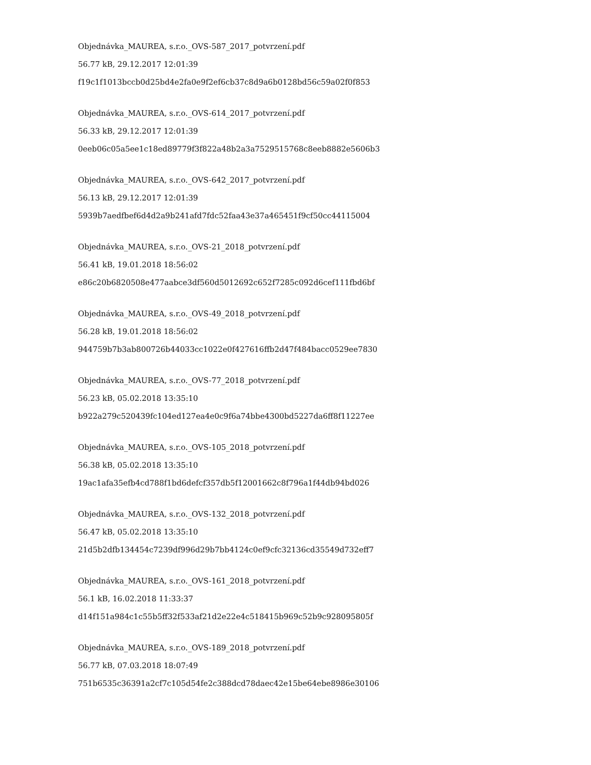Objednávka_MAUREA, s.r.o._OVS-587_2017_potvrzení.pdf
56.77 kB, 29.12.2017 12:01:39
f19c1f1013bccb0d25bd4e2fa0e9f2ef6cb37c8d9a6b0128bd56c59a02f0f853
Objednávka_MAUREA, s.r.o._OVS-614_2017_potvrzení.pdf
56.33 kB, 29.12.2017 12:01:39
0eeb06c05a5ee1c18ed89779f3f822a48b2a3a7529515768c8eeb8882e5606b3
Objednávka_MAUREA, s.r.o._OVS-642_2017_potvrzení.pdf
56.13 kB, 29.12.2017 12:01:39
5939b7aedfbef6d4d2a9b241afd7fdc52faa43e37a465451f9cf50cc44115004
Objednávka_MAUREA, s.r.o._OVS-21_2018_potvrzení.pdf
56.41 kB, 19.01.2018 18:56:02
e86c20b6820508e477aabce3df560d5012692c652f7285c092d6cef111fbd6bf
Objednávka_MAUREA, s.r.o._OVS-49_2018_potvrzení.pdf
56.28 kB, 19.01.2018 18:56:02
944759b7b3ab800726b44033cc1022e0f427616ffb2d47f484bacc0529ee7830
Objednávka_MAUREA, s.r.o._OVS-77_2018_potvrzení.pdf
56.23 kB, 05.02.2018 13:35:10
b922a279c520439fc104ed127ea4e0c9f6a74bbe4300bd5227da6ff8f11227ee
Objednávka_MAUREA, s.r.o._OVS-105_2018_potvrzení.pdf
56.38 kB, 05.02.2018 13:35:10
19ac1afa35efb4cd788f1bd6defcf357db5f12001662c8f796a1f44db94bd026
Objednávka_MAUREA, s.r.o._OVS-132_2018_potvrzení.pdf
56.47 kB, 05.02.2018 13:35:10
21d5b2dfb134454c7239df996d29b7bb4124c0ef9cfc32136cd35549d732eff7
Objednávka_MAUREA, s.r.o._OVS-161_2018_potvrzení.pdf
56.1 kB, 16.02.2018 11:33:37
d14f151a984c1c55b5ff32f533af21d2e22e4c518415b969c52b9c928095805f
Objednávka_MAUREA, s.r.o._OVS-189_2018_potvrzení.pdf
56.77 kB, 07.03.2018 18:07:49
751b6535c36391a2cf7c105d54fe2c388dcd78daec42e15be64ebe8986e30106